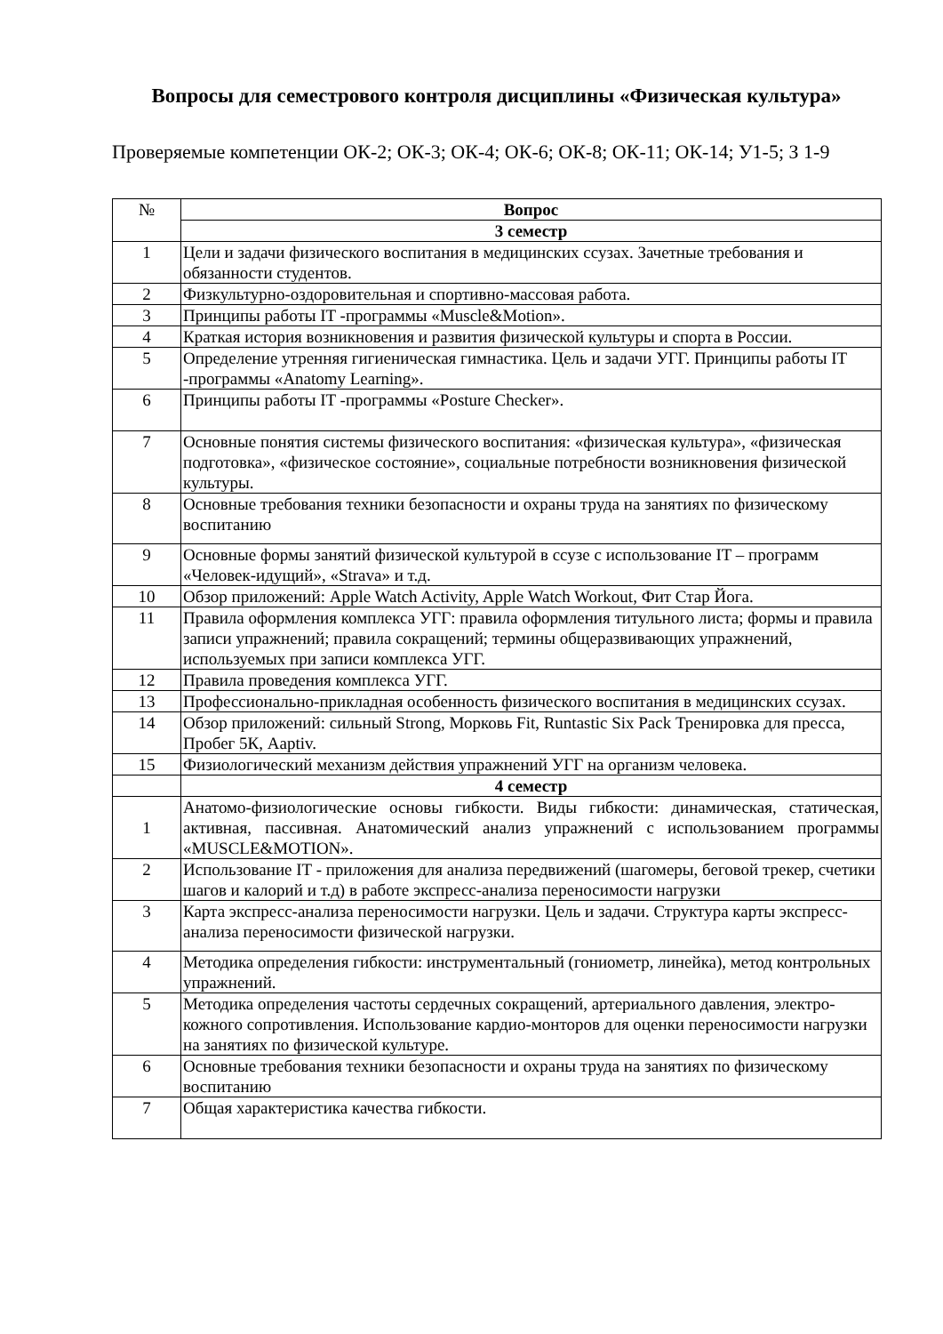Вопросы для семестрового контроля дисциплины «Физическая культура»
Проверяемые компетенции ОК-2; ОК-3; ОК-4; ОК-6; ОК-8; ОК-11; ОК-14; У1-5; З 1-9
| № | Вопрос |
| | 3 семестр |
| 1 | Цели и задачи физического воспитания в медицинских ссузах. Зачетные требования и обязанности студентов. |
| 2 | Физкультурно-оздоровительная и спортивно-массовая работа. |
| 3 | Принципы работы IT -программы «Muscle&Motion». |
| 4 | Краткая история возникновения и развития физической культуры и спорта в России. |
| 5 | Определение утренняя гигиеническая гимнастика. Цель и задачи УГГ. Принципы работы IT -программы «Anatomy Learning». |
| 6 | Принципы работы IT -программы «Posture Checker». |
| 7 | Основные понятия системы физического воспитания: «физическая культура», «физическая подготовка», «физическое состояние», социальные потребности возникновения физической культуры. |
| 8 | Основные требования техники безопасности и охраны труда на занятиях по физическому воспитанию |
| 9 | Основные формы занятий физической культурой в ссузе с использование IT – программ «Человек-идущий», «Strava» и т.д. |
| 10 | Обзор приложений: Apple Watch Activity, Apple Watch Workout, Фит Стар Йога. |
| 11 | Правила оформления комплекса УГГ: правила оформления титульного листа; формы и правила записи упражнений; правила сокращений; термины общеразвивающих упражнений, используемых при записи комплекса УГГ. |
| 12 | Правила проведения комплекса УГГ. |
| 13 | Профессионально-прикладная особенность физического воспитания в медицинских ссузах. |
| 14 | Обзор приложений: сильный Strong, Морковь Fit, Runtastic Six Pack Тренировка для пресса, Пробег 5К, Aaptiv. |
| 15 | Физиологический механизм действия упражнений УГГ на организм человека. |
| | 4 семестр |
| 1 | Анатомо-физиологические основы гибкости. Виды гибкости: динамическая, статическая, активная, пассивная. Анатомический анализ упражнений с использованием программы «MUSCLE&MOTION». |
| 2 | Использование IT - приложения для анализа передвижений (шагомеры, беговой трекер, счетики шагов и калорий и т.д) в работе экспресс-анализа переносимости нагрузки |
| 3 | Карта экспресс-анализа переносимости нагрузки. Цель и задачи. Структура карты экспресс-анализа переносимости физической нагрузки. |
| 4 | Методика определения гибкости: инструментальный (гониометр, линейка), метод контрольных упражнений. |
| 5 | Методика определения частоты сердечных сокращений, артериального давления, электро-кожного сопротивления. Использование кардио-монторов для оценки переносимости нагрузки на занятиях по физической культуре. |
| 6 | Основные требования техники безопасности и охраны труда на занятиях по физическому воспитанию |
| 7 | Общая характеристика качества гибкости. |